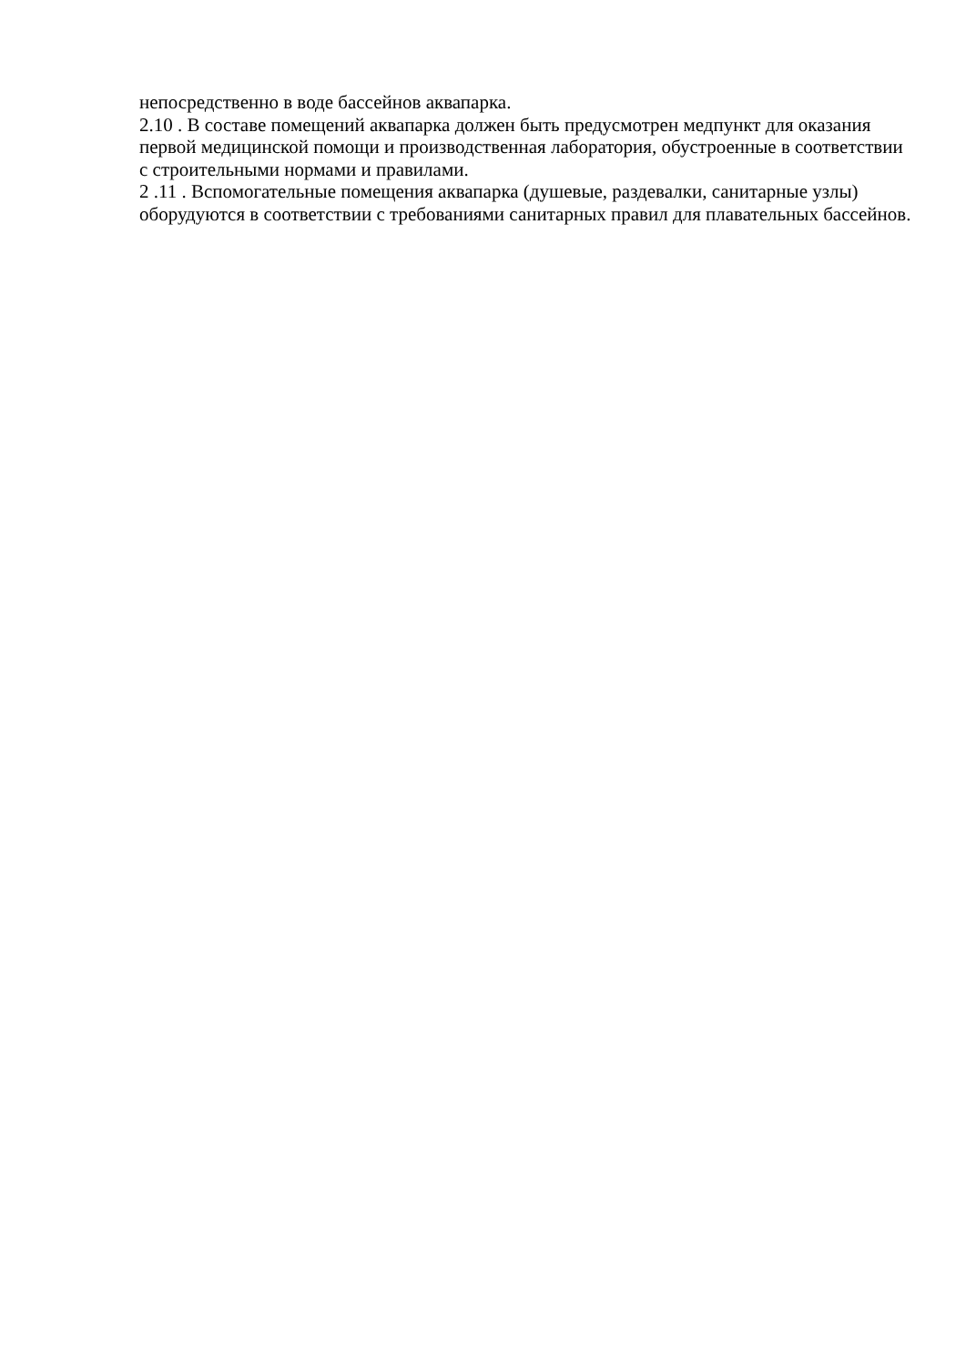непосредственно в воде бассейнов аквапарка.
2.10 . В составе помещений аквапарка должен быть предусмотрен медпункт для оказания первой медицинской помощи и производственная лаборатория, обустроенные в соответствии с строительными нормами и правилами.
2 .11 . Вспомогательные помещения аквапарка (душевые, раздевалки, санитарные узлы) оборудуются в соответствии с требованиями санитарных правил для плавательных бассейнов.